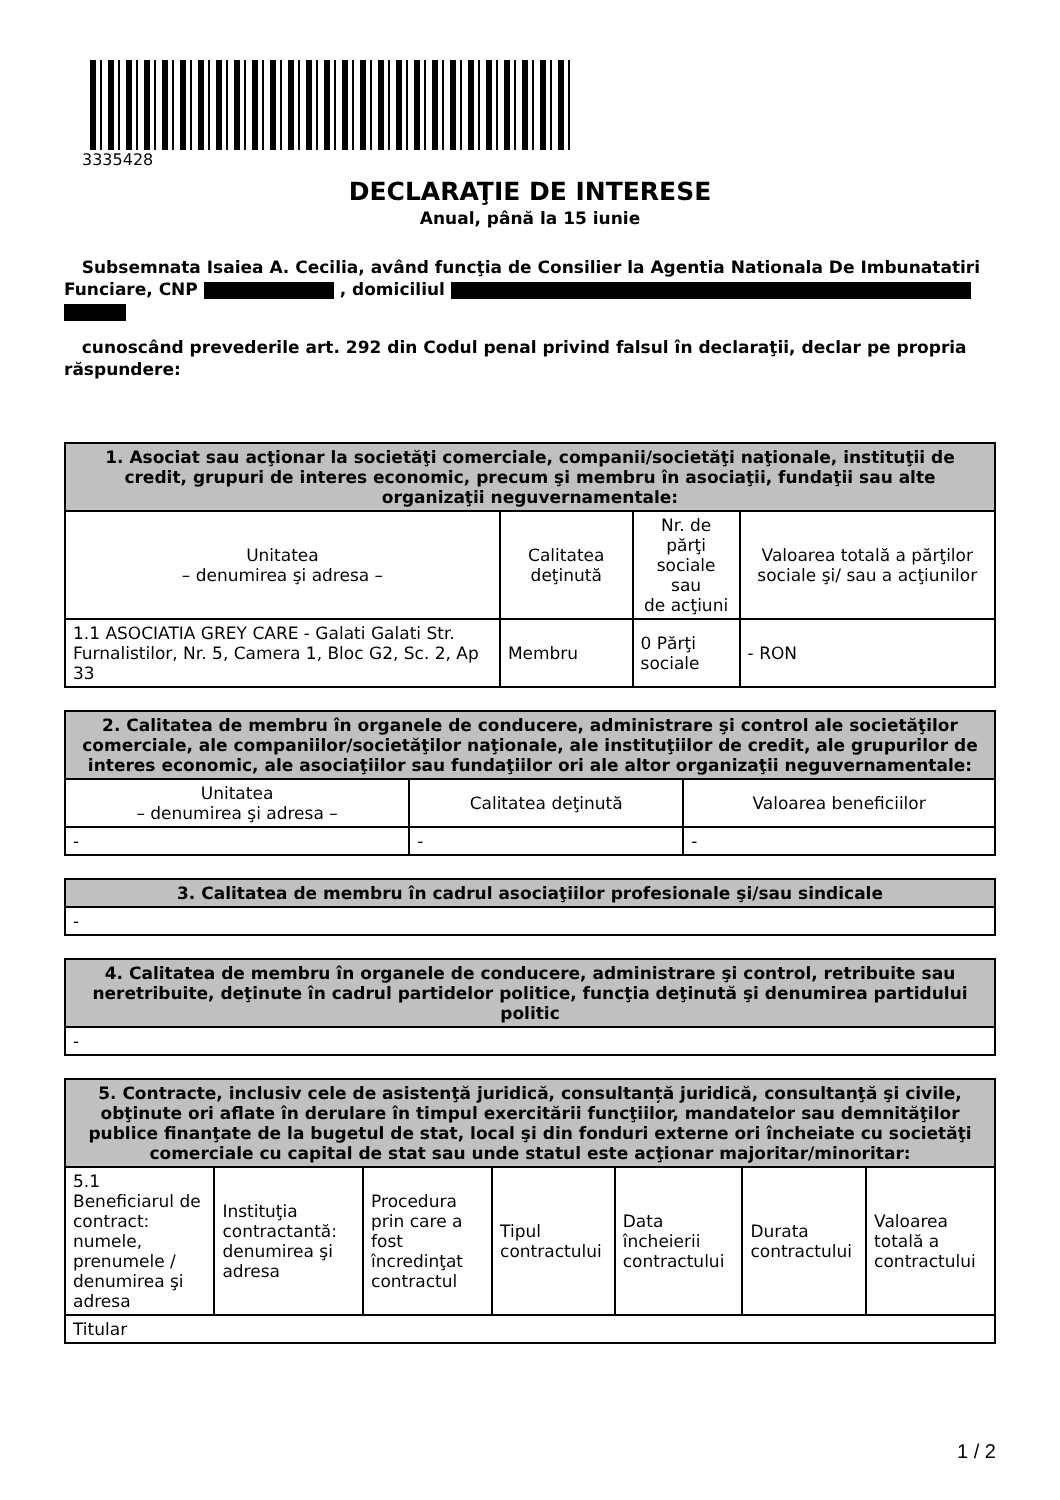3335428
DECLARAŢIE DE INTERESE
Anual, până la 15 iunie
Subsemnata Isaiea A. Cecilia, având funcţia de Consilier la Agentia Nationala De Imbunatatiri Funciare, CNP , domiciliul
cunoscând prevederile art. 292 din Codul penal privind falsul în declaraţii, declar pe propria răspundere:
| 1. Asociat sau acţionar la societăţi comerciale, companii/societăţi naţionale, instituţii de credit, grupuri de interes economic, precum şi membru în asociaţii, fundaţii sau alte organizaţii neguvernamentale: | | | |
| --- | --- | --- | --- |
| Unitatea – denumirea şi adresa – | Calitatea deţinută | Nr. de părţi sociale sau de acţiuni | Valoarea totală a părţilor sociale şi/ sau a acţiunilor |
| 1.1 ASOCIATIA GREY CARE - Galati Galati Str. Furnalistilor, Nr. 5, Camera 1, Bloc G2, Sc. 2, Ap 33 | Membru | 0 Părţi sociale | - RON |
| 2. Calitatea de membru în organele de conducere, administrare şi control ale societăţilor comerciale, ale companiilor/societăţilor naţionale, ale instituţiilor de credit, ale grupurilor de interes economic, ale asociaţiilor sau fundaţiilor ori ale altor organizaţii neguvernamentale: | | |
| --- | --- | --- |
| Unitatea – denumirea şi adresa – | Calitatea deţinută | Valoarea beneficiilor |
| - | - | - |
| 3. Calitatea de membru în cadrul asociaţiilor profesionale şi/sau sindicale |
| --- |
| - |
| 4. Calitatea de membru în organele de conducere, administrare şi control, retribuite sau neretribuite, deţinute în cadrul partidelor politice, funcţia deţinută şi denumirea partidului politic |
| --- |
| - |
| 5. Contracte, inclusiv cele de asistenţă juridică, consultanță juridică, consultanţă şi civile, obţinute ori aflate în derulare în timpul exercitării funcţiilor, mandatelor sau demnităţilor publice finanţate de la bugetul de stat, local şi din fonduri externe ori încheiate cu societăţi comerciale cu capital de stat sau unde statul este acţionar majoritar/minoritar: | | | | | | |
| --- | --- | --- | --- | --- | --- | --- |
| 5.1 Beneficiarul de contract: numele, prenumele / denumirea şi adresa | Instituţia contractantă: denumirea şi adresa | Procedura prin care a fost încredinţat contractul | Tipul contractului | Data încheierii contractului | Durata contractului | Valoarea totală a contractului |
| Titular | | | | | | |
1 / 2